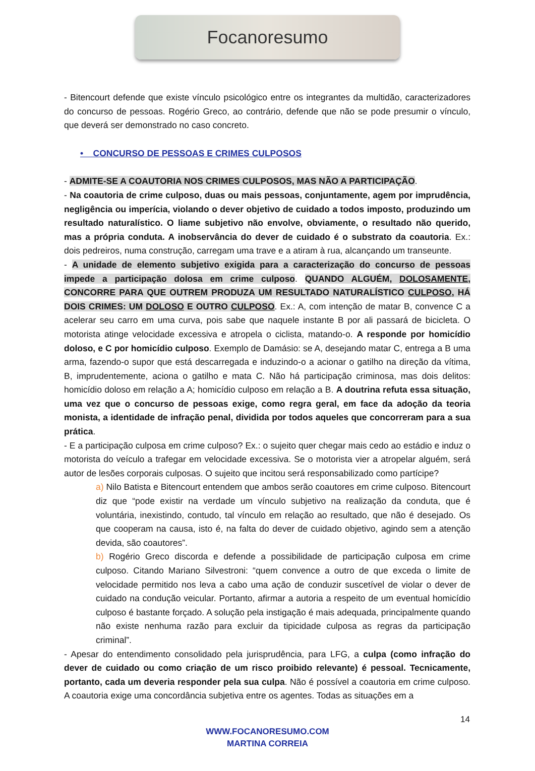Focanoresumo
- Bitencourt defende que existe vínculo psicológico entre os integrantes da multidão, caracterizadores do concurso de pessoas. Rogério Greco, ao contrário, defende que não se pode presumir o vínculo, que deverá ser demonstrado no caso concreto.
• CONCURSO DE PESSOAS E CRIMES CULPOSOS
- ADMITE-SE A COAUTORIA NOS CRIMES CULPOSOS, MAS NÃO A PARTICIPAÇÃO.
- Na coautoria de crime culposo, duas ou mais pessoas, conjuntamente, agem por imprudência, negligência ou imperícia, violando o dever objetivo de cuidado a todos imposto, produzindo um resultado naturalístico. O liame subjetivo não envolve, obviamente, o resultado não querido, mas a própria conduta. A inobservância do dever de cuidado é o substrato da coautoria. Ex.: dois pedreiros, numa construção, carregam uma trave e a atiram à rua, alcançando um transeunte.
- A unidade de elemento subjetivo exigida para a caracterização do concurso de pessoas impede a participação dolosa em crime culposo. QUANDO ALGUÉM, DOLOSAMENTE, CONCORRE PARA QUE OUTREM PRODUZA UM RESULTADO NATURALÍSTICO CULPOSO, HÁ DOIS CRIMES: UM DOLOSO E OUTRO CULPOSO. Ex.: A, com intenção de matar B, convence C a acelerar seu carro em uma curva, pois sabe que naquele instante B por ali passará de bicicleta. O motorista atinge velocidade excessiva e atropela o ciclista, matando-o. A responde por homicídio doloso, e C por homicídio culposo. Exemplo de Damásio: se A, desejando matar C, entrega a B uma arma, fazendo-o supor que está descarregada e induzindo-o a acionar o gatilho na direção da vítima, B, imprudentemente, aciona o gatilho e mata C. Não há participação criminosa, mas dois delitos: homicídio doloso em relação a A; homicídio culposo em relação a B. A doutrina refuta essa situação, uma vez que o concurso de pessoas exige, como regra geral, em face da adoção da teoria monista, a identidade de infração penal, dividida por todos aqueles que concorreram para a sua prática.
- E a participação culposa em crime culposo? Ex.: o sujeito quer chegar mais cedo ao estádio e induz o motorista do veículo a trafegar em velocidade excessiva. Se o motorista vier a atropelar alguém, será autor de lesões corporais culposas. O sujeito que incitou será responsabilizado como partícipe?
a) Nilo Batista e Bitencourt entendem que ambos serão coautores em crime culposo. Bitencourt diz que “pode existir na verdade um vínculo subjetivo na realização da conduta, que é voluntária, inexistindo, contudo, tal vínculo em relação ao resultado, que não é desejado. Os que cooperam na causa, isto é, na falta do dever de cuidado objetivo, agindo sem a atenção devida, são coautores”.
b) Rogério Greco discorda e defende a possibilidade de participação culposa em crime culposo. Citando Mariano Silvestroni: “quem convence a outro de que exceda o limite de velocidade permitido nos leva a cabo uma ação de conduzir suscetível de violar o dever de cuidado na condução veicular. Portanto, afirmar a autoria a respeito de um eventual homicídio culposo é bastante forçado. A solução pela instigação é mais adequada, principalmente quando não existe nenhuma razão para excluir da tipicidade culposa as regras da participação criminal”.
- Apesar do entendimento consolidado pela jurisprudência, para LFG, a culpa (como infração do dever de cuidado ou como criação de um risco proibido relevante) é pessoal. Tecnicamente, portanto, cada um deveria responder pela sua culpa. Não é possível a coautoria em crime culposo. A coautoria exige uma concordância subjetiva entre os agentes. Todas as situações em a
14
WWW.FOCANORESUMO.COM
MARTINA CORREIA